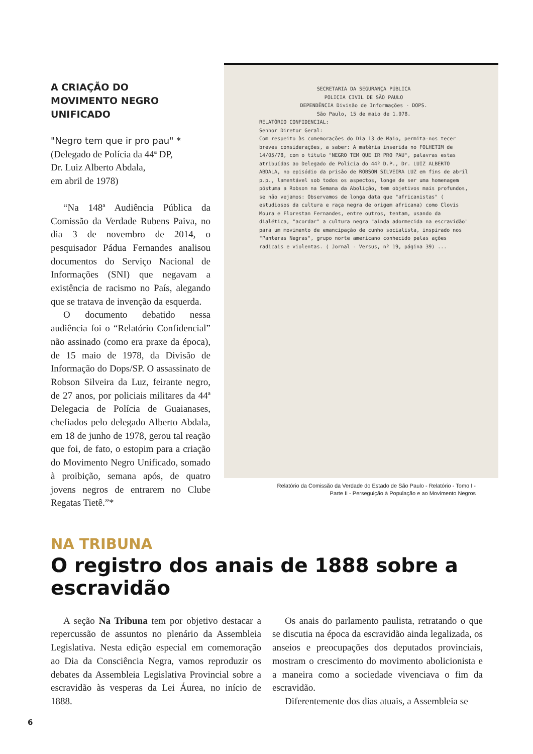A CRIAÇÃO DO
MOVIMENTO NEGRO UNIFICADO
"Negro tem que ir pro pau" *
(Delegado de Polícia da 44ª DP,
Dr. Luiz Alberto Abdala,
em abril de 1978)
“Na 148ª Audiência Pública da Comissão da Verdade Rubens Paiva, no dia 3 de novembro de 2014, o pesquisador Pádua Fernandes analisou documentos do Serviço Nacional de Informações (SNI) que negavam a existência de racismo no País, alegando que se tratava de invenção da esquerda.
O documento debatido nessa audiência foi o “Relatório Confidencial” não assinado (como era praxe da época), de 15 maio de 1978, da Divisão de Informação do Dops/SP. O assassinato de Robson Silveira da Luz, feirante negro, de 27 anos, por policiais militares da 44ª Delegacia de Polícia de Guaianases, chefiados pelo delegado Alberto Abdala, em 18 de junho de 1978, gerou tal reação que foi, de fato, o estopim para a criação do Movimento Negro Unificado, somado à proibição, semana após, de quatro jovens negros de entrarem no Clube Regatas Tietê.”*
SECRETARIA DA SEGURANÇA PÚBLICA
POLICIA CIVIL DE SÃO PAULO
DEPENDÊNCIA Divisão de Informações - DOPS.
São Paulo, 15 de maio de 1.978.
RELATÓRIO CONFIDENCIAL:
Senhor Diretor Geral:
Com respeito às comemorações do Dia 13 de Maio, permita-nos tecer breves considerações, a saber: A matéria inserida no FOLHETIM de 14/05/78, com o título "NEGRO TEM QUE IR PRO PAU", palavras estas atribuídas ao Delegado de Polícia do 44º D.P., Dr. LUIZ ALBERTO ABDALA, no episódio da prisão de ROBSON SILVEIRA LUZ em fins de abril p.p., lamentável sob todos os aspectos, longe de ser uma homenagem póstuma a Robson na Semana da Abolição, tem objetivos mais profundos, se não vejamos: Observamos de longa data que "africanistas" ( estudiosos da cultura e raça negra de origem africana) como Clovis Moura e Florestan Fernandes, entre outros, tentam, usando da dialética, "acordar" a cultura negra "ainda adormecida na escravidão" para um movimento de emancipação de cunho socialista, inspirado nos "Panteras Negras", grupo norte americano conhecido pelas ações radicais e violentas. ( Jornal - Versus, nº 19, página 39) ...
Relatório da Comissão da Verdade do Estado de São Paulo - Relatório - Tomo I -
Parte II - Perseguição à População e ao Movimento Negros
NA TRIBUNA
O registro dos anais de 1888 sobre a escravidão
A seção Na Tribuna tem por objetivo destacar a repercussão de assuntos no plenário da Assembleia Legislativa. Nesta edição especial em comemoração ao Dia da Consciência Negra, vamos reproduzir os debates da Assembleia Legislativa Provincial sobre a escravidão às vesperas da Lei Áurea, no início de 1888.
Os anais do parlamento paulista, retratando o que se discutia na época da escravidão ainda legalizada, os anseios e preocupações dos deputados provinciais, mostram o crescimento do movimento abolicionista e a maneira como a sociedade vivenciava o fim da escravidão.
Diferentemente dos dias atuais, a Assembleia se
6